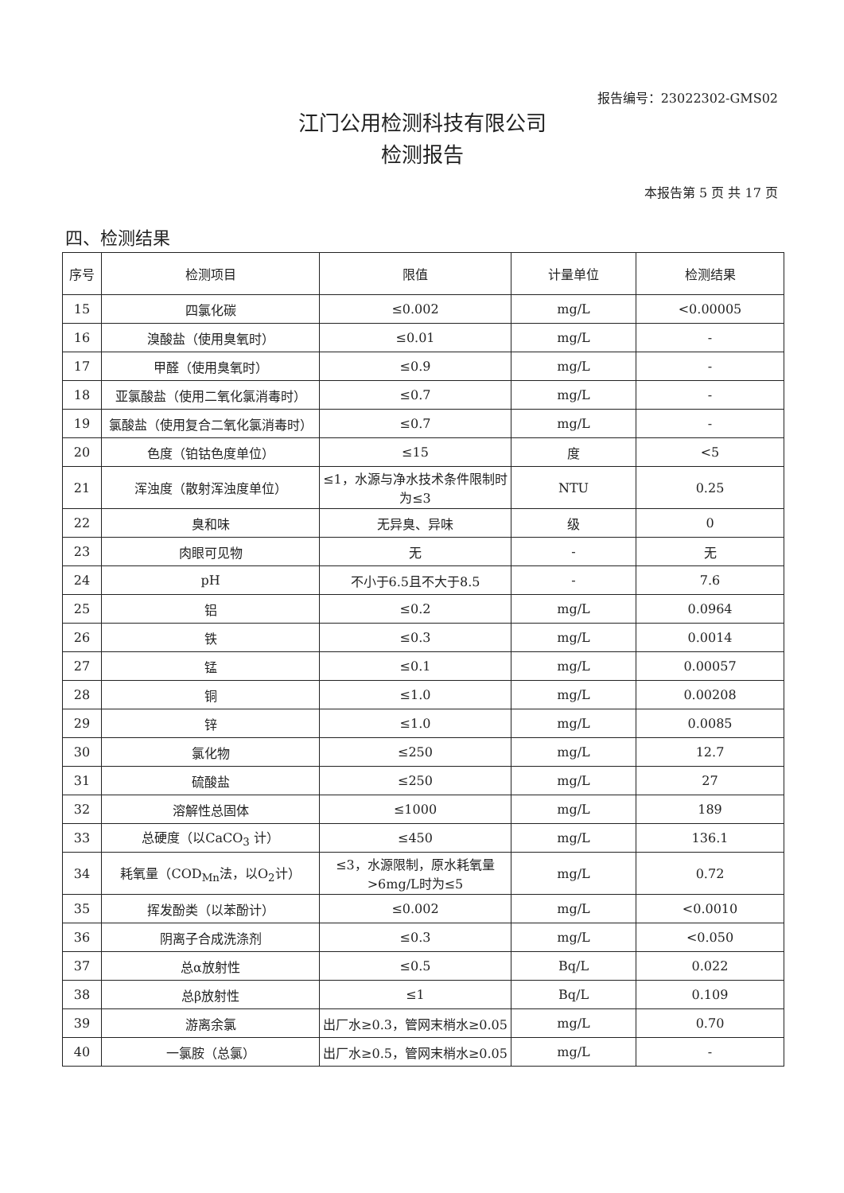报告编号：23022302-GMS02
江门公用检测科技有限公司
检测报告
本报告第 5 页 共 17 页
四、检测结果
| 序号 | 检测项目 | 限值 | 计量单位 | 检测结果 |
| --- | --- | --- | --- | --- |
| 15 | 四氯化碳 | ≤0.002 | mg/L | <0.00005 |
| 16 | 溴酸盐（使用臭氧时） | ≤0.01 | mg/L | - |
| 17 | 甲醛（使用臭氧时） | ≤0.9 | mg/L | - |
| 18 | 亚氯酸盐（使用二氧化氯消毒时） | ≤0.7 | mg/L | - |
| 19 | 氯酸盐（使用复合二氧化氯消毒时） | ≤0.7 | mg/L | - |
| 20 | 色度（铂钴色度单位） | ≤15 | 度 | <5 |
| 21 | 浑浊度（散射浑浊度单位） | ≤1，水源与净水技术条件限制时为≤3 | NTU | 0.25 |
| 22 | 臭和味 | 无异臭、异味 | 级 | 0 |
| 23 | 肉眼可见物 | 无 | - | 无 |
| 24 | pH | 不小于6.5且不大于8.5 | - | 7.6 |
| 25 | 铝 | ≤0.2 | mg/L | 0.0964 |
| 26 | 铁 | ≤0.3 | mg/L | 0.0014 |
| 27 | 锰 | ≤0.1 | mg/L | 0.00057 |
| 28 | 铜 | ≤1.0 | mg/L | 0.00208 |
| 29 | 锌 | ≤1.0 | mg/L | 0.0085 |
| 30 | 氯化物 | ≤250 | mg/L | 12.7 |
| 31 | 硫酸盐 | ≤250 | mg/L | 27 |
| 32 | 溶解性总固体 | ≤1000 | mg/L | 189 |
| 33 | 总硬度（以CaCO<sub>3</sub> 计） | ≤450 | mg/L | 136.1 |
| 34 | 耗氧量（COD<sub>Mn</sub>法，以O<sub>2</sub>计） | ≤3，水源限制，原水耗氧量>6mg/L时为≤5 | mg/L | 0.72 |
| 35 | 挥发酚类（以苯酚计） | ≤0.002 | mg/L | <0.0010 |
| 36 | 阴离子合成洗涤剂 | ≤0.3 | mg/L | <0.050 |
| 37 | 总α放射性 | ≤0.5 | Bq/L | 0.022 |
| 38 | 总β放射性 | ≤1 | Bq/L | 0.109 |
| 39 | 游离余氯 | 出厂水≥0.3，管网末梢水≥0.05 | mg/L | 0.70 |
| 40 | 一氯胺（总氯） | 出厂水≥0.5，管网末梢水≥0.05 | mg/L | - |